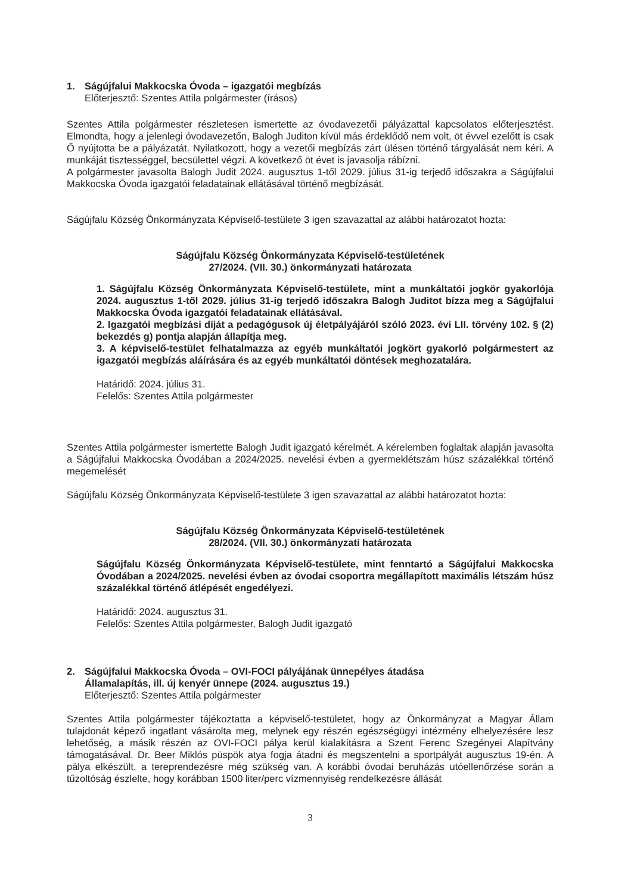1. Ságújfalui Makkocska Óvoda – igazgatói megbízás
Előterjesztő: Szentes Attila polgármester (írásos)
Szentes Attila polgármester részletesen ismertette az óvodavezetői pályázattal kapcsolatos előterjesztést. Elmondta, hogy a jelenlegi óvodavezetőn, Balogh Juditon kívül más érdeklődő nem volt, öt évvel ezelőtt is csak Ő nyújtotta be a pályázatát. Nyilatkozott, hogy a vezetői megbízás zárt ülésen történő tárgyalását nem kéri. A munkáját tisztességgel, becsülettel végzi. A következő öt évet is javasolja rábízni.
A polgármester javasolta Balogh Judit 2024. augusztus 1-től 2029. július 31-ig terjedő időszakra a Ságújfalui Makkocska Óvoda igazgatói feladatainak ellátásával történő megbízását.
Ságújfalu Község Önkormányzata Képviselő-testülete 3 igen szavazattal az alábbi határozatot hozta:
Ságújfalu Község Önkormányzata Képviselő-testületének
27/2024. (VII. 30.) önkormányzati határozata
1. Ságújfalu Község Önkormányzata Képviselő-testülete, mint a munkáltatói jogkör gyakorlója 2024. augusztus 1-től 2029. július 31-ig terjedő időszakra Balogh Juditot bízza meg a Ságújfalui Makkocska Óvoda igazgatói feladatainak ellátásával.
2. Igazgatói megbízási díját a pedagógusok új életpályájáról szóló 2023. évi LII. törvény 102. § (2) bekezdés g) pontja alapján állapítja meg.
3. A képviselő-testület felhatalmazza az egyéb munkáltatói jogkört gyakorló polgármestert az igazgatói megbízás aláírására és az egyéb munkáltatói döntések meghozatalára.
Határidő: 2024. július 31.
Felelős: Szentes Attila polgármester
Szentes Attila polgármester ismertette Balogh Judit igazgató kérelmét. A kérelemben foglaltak alapján javasolta a Ságújfalui Makkocska Óvodában a 2024/2025. nevelési évben a gyermeklétszám húsz százalékkal történő megemelését
Ságújfalu Község Önkormányzata Képviselő-testülete 3 igen szavazattal az alábbi határozatot hozta:
Ságújfalu Község Önkormányzata Képviselő-testületének
28/2024. (VII. 30.) önkormányzati határozata
Ságújfalu Község Önkormányzata Képviselő-testülete, mint fenntartó a Ságújfalui Makkocska Óvodában a 2024/2025. nevelési évben az óvodai csoportra megállapított maximális létszám húsz százalékkal történő átlépését engedélyezi.
Határidő: 2024. augusztus 31.
Felelős: Szentes Attila polgármester, Balogh Judit igazgató
2. Ságújfalui Makkocska Óvoda – OVI-FOCI pályájának ünnepélyes átadása
Államalapítás, ill. új kenyér ünnepe (2024. augusztus 19.)
Előterjesztő: Szentes Attila polgármester
Szentes Attila polgármester tájékoztatta a képviselő-testületet, hogy az Önkormányzat a Magyar Állam tulajdonát képező ingatlant vásárolta meg, melynek egy részén egészségügyi intézmény elhelyezésére lesz lehetőség, a másik részén az OVI-FOCI pálya kerül kialakításra a Szent Ferenc Szegényei Alapítvány támogatásával. Dr. Beer Miklós püspök atya fogja átadni és megszentelni a sportpályát augusztus 19-én. A pálya elkészült, a tereprendezésre még szükség van. A korábbi óvodai beruházás utóellenőrzése során a tűzoltóság észlelte, hogy korábban 1500 liter/perc vízmennyiség rendelkezésre állását
3